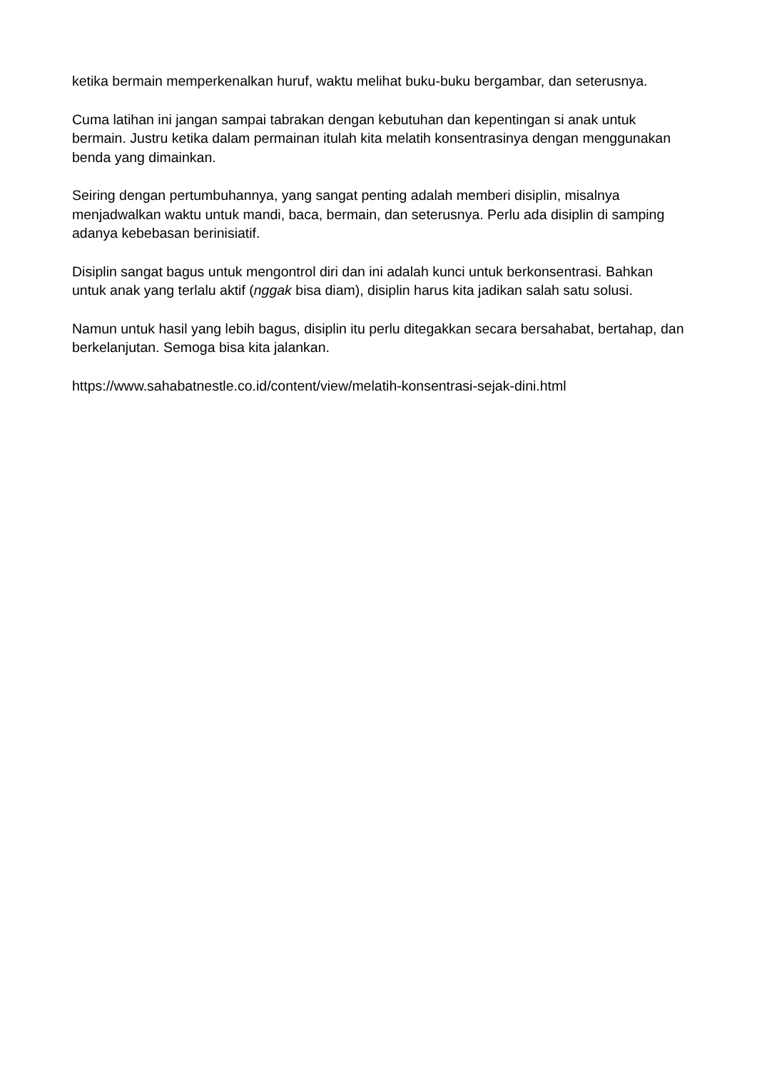ketika bermain memperkenalkan huruf, waktu melihat buku-buku bergambar, dan seterusnya.
Cuma latihan ini jangan sampai tabrakan dengan kebutuhan dan kepentingan si anak untuk bermain. Justru ketika dalam permainan itulah kita melatih konsentrasinya dengan menggunakan benda yang dimainkan.
Seiring dengan pertumbuhannya, yang sangat penting adalah memberi disiplin, misalnya menjadwalkan waktu untuk mandi, baca, bermain, dan seterusnya. Perlu ada disiplin di samping adanya kebebasan berinisiatif.
Disiplin sangat bagus untuk mengontrol diri dan ini adalah kunci untuk berkonsentrasi. Bahkan untuk anak yang terlalu aktif (nggak bisa diam), disiplin harus kita jadikan salah satu solusi.
Namun untuk hasil yang lebih bagus, disiplin itu perlu ditegakkan secara bersahabat, bertahap, dan berkelanjutan. Semoga bisa kita jalankan.
https://www.sahabatnestle.co.id/content/view/melatih-konsentrasi-sejak-dini.html